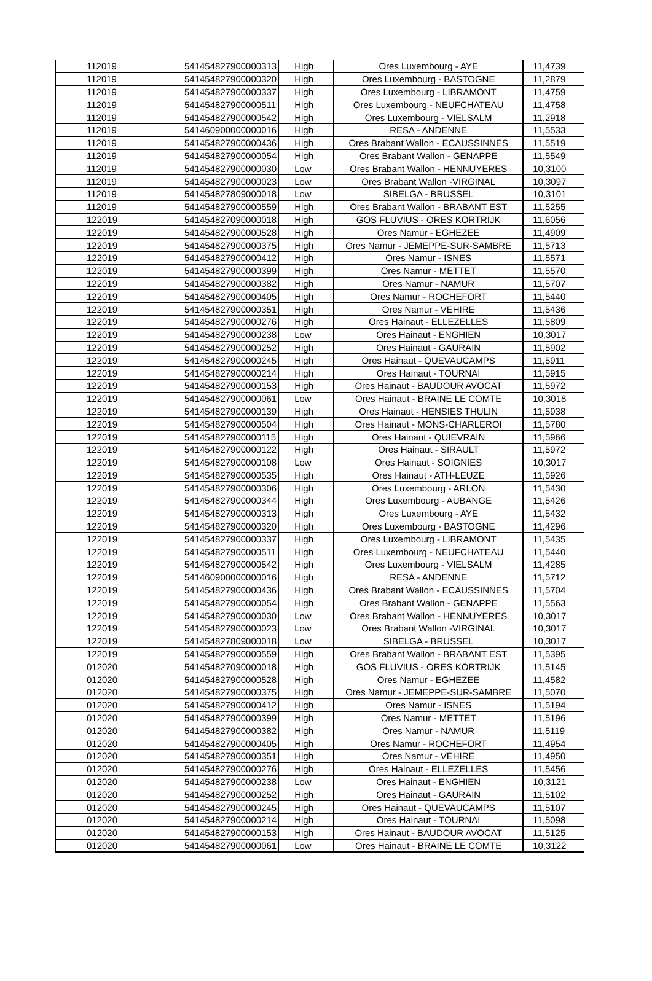| 112019 | 541454827900000313 | High | Ores Luxembourg - AYE | 11,4739 |
| 112019 | 541454827900000320 | High | Ores Luxembourg - BASTOGNE | 11,2879 |
| 112019 | 541454827900000337 | High | Ores Luxembourg - LIBRAMONT | 11,4759 |
| 112019 | 541454827900000511 | High | Ores Luxembourg - NEUFCHATEAU | 11,4758 |
| 112019 | 541454827900000542 | High | Ores Luxembourg - VIELSALM | 11,2918 |
| 112019 | 541460900000000016 | High | RESA - ANDENNE | 11,5533 |
| 112019 | 541454827900000436 | High | Ores Brabant Wallon - ECAUSSINNES | 11,5519 |
| 112019 | 541454827900000054 | High | Ores Brabant Wallon - GENAPPE | 11,5549 |
| 112019 | 541454827900000030 | Low | Ores Brabant Wallon - HENNUYERES | 10,3100 |
| 112019 | 541454827900000023 | Low | Ores Brabant Wallon -VIRGINAL | 10,3097 |
| 112019 | 541454827809000018 | Low | SIBELGA - BRUSSEL | 10,3101 |
| 112019 | 541454827900000559 | High | Ores Brabant Wallon - BRABANT EST | 11,5255 |
| 122019 | 541454827090000018 | High | GOS FLUVIUS - ORES KORTRIJK | 11,6056 |
| 122019 | 541454827900000528 | High | Ores Namur - EGHEZEE | 11,4909 |
| 122019 | 541454827900000375 | High | Ores Namur - JEMEPPE-SUR-SAMBRE | 11,5713 |
| 122019 | 541454827900000412 | High | Ores Namur - ISNES | 11,5571 |
| 122019 | 541454827900000399 | High | Ores Namur - METTET | 11,5570 |
| 122019 | 541454827900000382 | High | Ores Namur - NAMUR | 11,5707 |
| 122019 | 541454827900000405 | High | Ores Namur - ROCHEFORT | 11,5440 |
| 122019 | 541454827900000351 | High | Ores Namur - VEHIRE | 11,5436 |
| 122019 | 541454827900000276 | High | Ores Hainaut - ELLEZELLES | 11,5809 |
| 122019 | 541454827900000238 | Low | Ores Hainaut - ENGHIEN | 10,3017 |
| 122019 | 541454827900000252 | High | Ores Hainaut - GAURAIN | 11,5902 |
| 122019 | 541454827900000245 | High | Ores Hainaut - QUEVAUCAMPS | 11,5911 |
| 122019 | 541454827900000214 | High | Ores Hainaut - TOURNAI | 11,5915 |
| 122019 | 541454827900000153 | High | Ores Hainaut - BAUDOUR AVOCAT | 11,5972 |
| 122019 | 541454827900000061 | Low | Ores Hainaut - BRAINE LE COMTE | 10,3018 |
| 122019 | 541454827900000139 | High | Ores Hainaut - HENSIES THULIN | 11,5938 |
| 122019 | 541454827900000504 | High | Ores Hainaut - MONS-CHARLEROI | 11,5780 |
| 122019 | 541454827900000115 | High | Ores Hainaut - QUIEVRAIN | 11,5966 |
| 122019 | 541454827900000122 | High | Ores Hainaut - SIRAULT | 11,5972 |
| 122019 | 541454827900000108 | Low | Ores Hainaut - SOIGNIES | 10,3017 |
| 122019 | 541454827900000535 | High | Ores Hainaut - ATH-LEUZE | 11,5926 |
| 122019 | 541454827900000306 | High | Ores Luxembourg - ARLON | 11,5430 |
| 122019 | 541454827900000344 | High | Ores Luxembourg - AUBANGE | 11,5426 |
| 122019 | 541454827900000313 | High | Ores Luxembourg - AYE | 11,5432 |
| 122019 | 541454827900000320 | High | Ores Luxembourg - BASTOGNE | 11,4296 |
| 122019 | 541454827900000337 | High | Ores Luxembourg - LIBRAMONT | 11,5435 |
| 122019 | 541454827900000511 | High | Ores Luxembourg - NEUFCHATEAU | 11,5440 |
| 122019 | 541454827900000542 | High | Ores Luxembourg - VIELSALM | 11,4285 |
| 122019 | 541460900000000016 | High | RESA - ANDENNE | 11,5712 |
| 122019 | 541454827900000436 | High | Ores Brabant Wallon - ECAUSSINNES | 11,5704 |
| 122019 | 541454827900000054 | High | Ores Brabant Wallon - GENAPPE | 11,5563 |
| 122019 | 541454827900000030 | Low | Ores Brabant Wallon - HENNUYERES | 10,3017 |
| 122019 | 541454827900000023 | Low | Ores Brabant Wallon -VIRGINAL | 10,3017 |
| 122019 | 541454827809000018 | Low | SIBELGA - BRUSSEL | 10,3017 |
| 122019 | 541454827900000559 | High | Ores Brabant Wallon - BRABANT EST | 11,5395 |
| 012020 | 541454827090000018 | High | GOS FLUVIUS - ORES KORTRIJK | 11,5145 |
| 012020 | 541454827900000528 | High | Ores Namur - EGHEZEE | 11,4582 |
| 012020 | 541454827900000375 | High | Ores Namur - JEMEPPE-SUR-SAMBRE | 11,5070 |
| 012020 | 541454827900000412 | High | Ores Namur - ISNES | 11,5194 |
| 012020 | 541454827900000399 | High | Ores Namur - METTET | 11,5196 |
| 012020 | 541454827900000382 | High | Ores Namur - NAMUR | 11,5119 |
| 012020 | 541454827900000405 | High | Ores Namur - ROCHEFORT | 11,4954 |
| 012020 | 541454827900000351 | High | Ores Namur - VEHIRE | 11,4950 |
| 012020 | 541454827900000276 | High | Ores Hainaut - ELLEZELLES | 11,5456 |
| 012020 | 541454827900000238 | Low | Ores Hainaut - ENGHIEN | 10,3121 |
| 012020 | 541454827900000252 | High | Ores Hainaut - GAURAIN | 11,5102 |
| 012020 | 541454827900000245 | High | Ores Hainaut - QUEVAUCAMPS | 11,5107 |
| 012020 | 541454827900000214 | High | Ores Hainaut - TOURNAI | 11,5098 |
| 012020 | 541454827900000153 | High | Ores Hainaut - BAUDOUR AVOCAT | 11,5125 |
| 012020 | 541454827900000061 | Low | Ores Hainaut - BRAINE LE COMTE | 10,3122 |